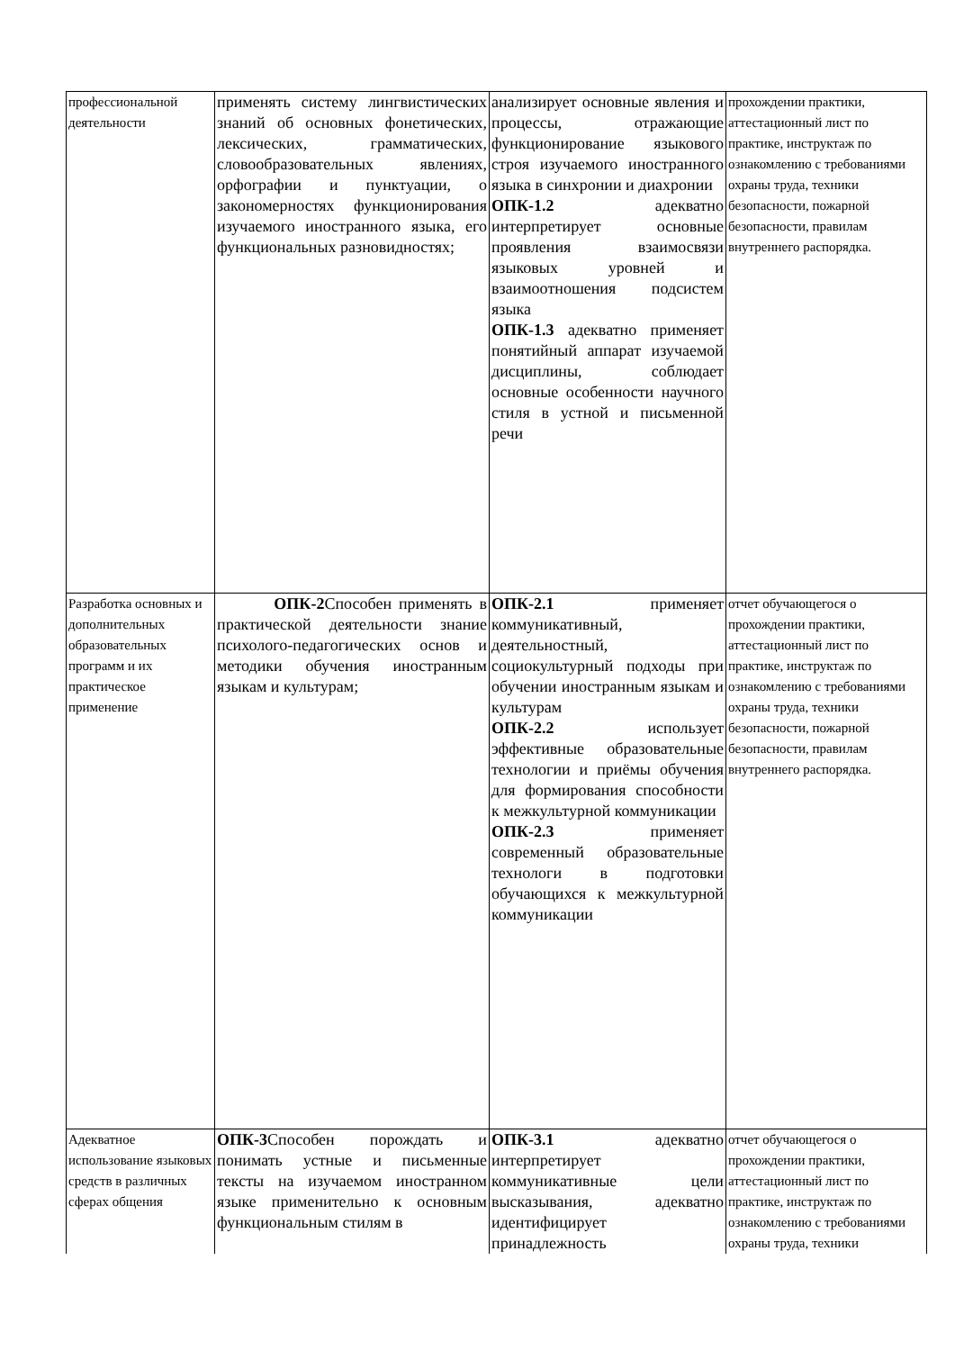| профессиональной деятельности | применять систему лингвистических знаний об основных фонетических, лексических, грамматических, словообразовательных явлениях, орфографии и пунктуации, о закономерностях функционирования изучаемого иностранного языка, его функциональных разновидностях; | анализирует основные явления и процессы, отражающие функционирование языкового строя изучаемого иностранного языка в синхронии и диахронии ОПК-1.2 адекватно интерпретирует основные проявления взаимосвязи языковых уровней и взаимоотношения подсистем языка ОПК-1.3 адекватно применяет понятийный аппарат изучаемой дисциплины, соблюдает основные особенности научного стиля в устной и письменной речи | прохождении практики, аттестационный лист по практике, инструктаж по ознакомлению с требованиями охраны труда, техники безопасности, пожарной безопасности, правилам внутреннего распорядка. |
| Разработка основных и дополнительных образовательных программ и их практическое применение | ОПК-2 Способен применять в практической деятельности знание психолого-педагогических основ и методики обучения иностранным языкам и культурам; | ОПК-2.1 применяет коммуникативный, деятельностный, социокультурный подходы при обучении иностранным языкам и культурам ОПК-2.2 использует эффективные образовательные технологии и приёмы обучения для формирования способности к межкультурной коммуникации ОПК-2.3 применяет современный образовательные технологи в подготовки обучающихся к межкультурной коммуникации | отчет обучающегося о прохождении практики, аттестационный лист по практике, инструктаж по ознакомлению с требованиями охраны труда, техники безопасности, пожарной безопасности, правилам внутреннего распорядка. |
| Адекватное использование языковых средств в различных сферах общения | ОПК-3 Способен порождать и понимать устные и письменные тексты на изучаемом иностранном языке применительно к основным функциональным стилям в | ОПК-3.1 адекватно интерпретирует коммуникативные цели высказывания, адекватно идентифицирует принадлежность | отчет обучающегося о прохождении практики, аттестационный лист по практике, инструктаж по ознакомлению с требованиями охраны труда, техники |